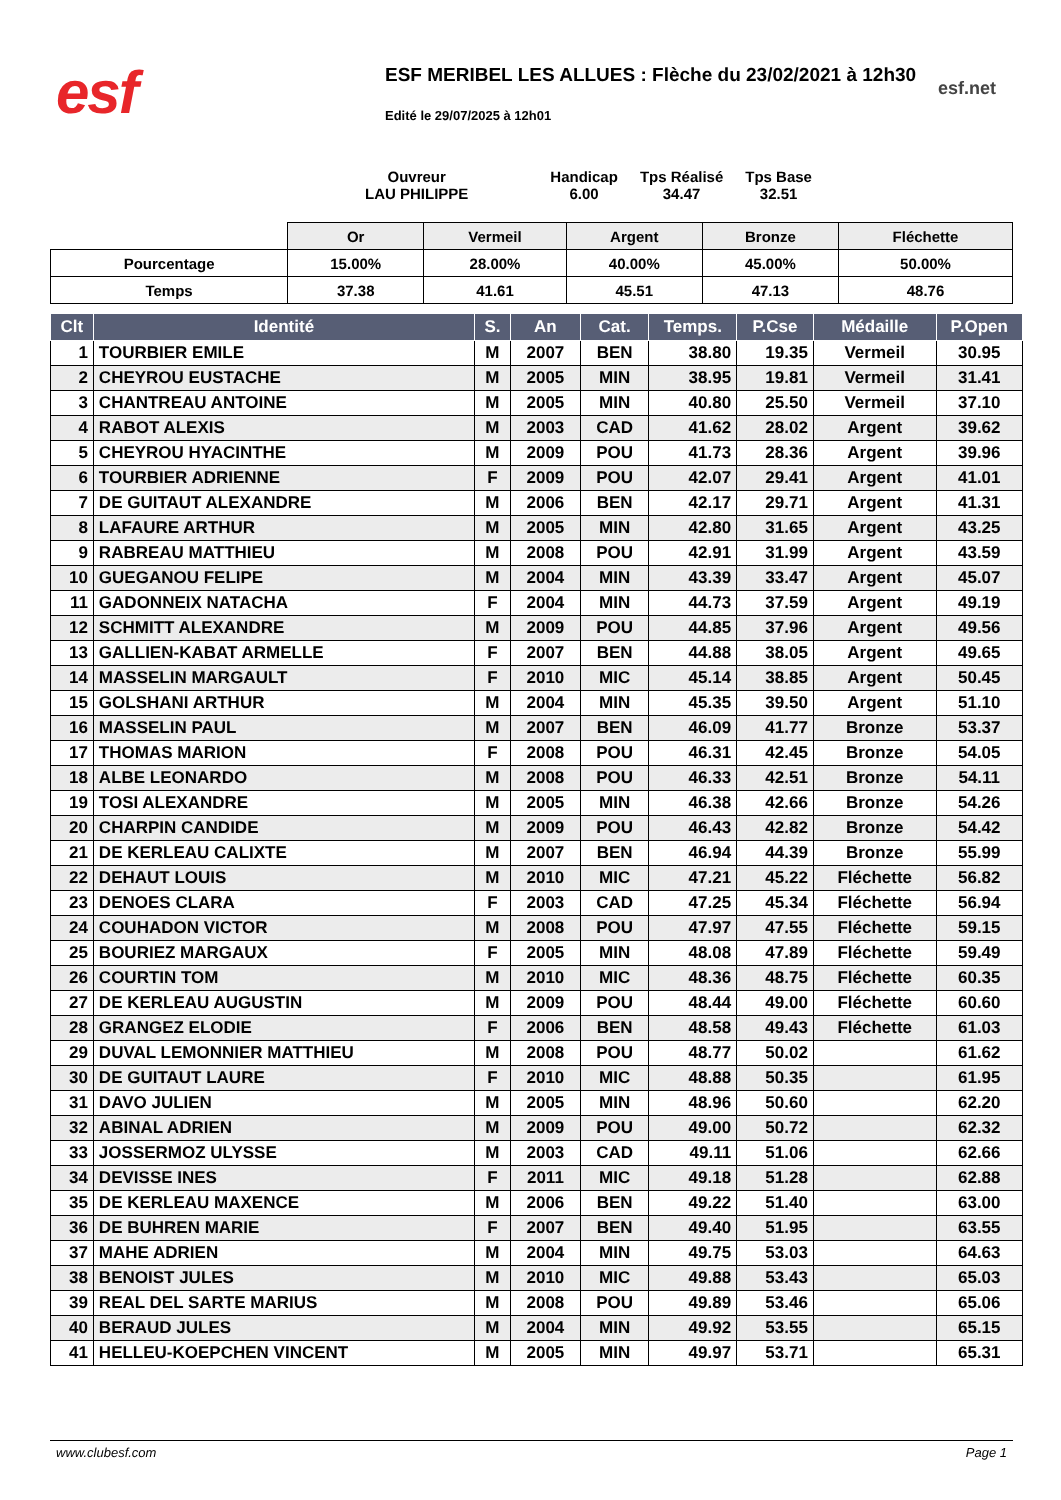esf
ESF MERIBEL LES ALLUES : Flèche du 23/02/2021 à 12h30
esf.net
Edité le 29/07/2025 à 12h01
Ouvreur
LAU PHILIPPE
Handicap
6.00
Tps Réalisé
34.47
Tps Base
32.51
| | Or | Vermeil | Argent | Bronze | Fléchette |
| Pourcentage | 15.00% | 28.00% | 40.00% | 45.00% | 50.00% |
| Temps | 37.38 | 41.61 | 45.51 | 47.13 | 48.76 |
| Clt | Identité | S. | An | Cat. | Temps. | P.Cse | Médaille | P.Open |
| --- | --- | --- | --- | --- | --- | --- | --- | --- |
| 1 | TOURBIER EMILE | M | 2007 | BEN | 38.80 | 19.35 | Vermeil | 30.95 |
| 2 | CHEYROU EUSTACHE | M | 2005 | MIN | 38.95 | 19.81 | Vermeil | 31.41 |
| 3 | CHANTREAU ANTOINE | M | 2005 | MIN | 40.80 | 25.50 | Vermeil | 37.10 |
| 4 | RABOT ALEXIS | M | 2003 | CAD | 41.62 | 28.02 | Argent | 39.62 |
| 5 | CHEYROU HYACINTHE | M | 2009 | POU | 41.73 | 28.36 | Argent | 39.96 |
| 6 | TOURBIER ADRIENNE | F | 2009 | POU | 42.07 | 29.41 | Argent | 41.01 |
| 7 | DE GUITAUT ALEXANDRE | M | 2006 | BEN | 42.17 | 29.71 | Argent | 41.31 |
| 8 | LAFAURE ARTHUR | M | 2005 | MIN | 42.80 | 31.65 | Argent | 43.25 |
| 9 | RABREAU MATTHIEU | M | 2008 | POU | 42.91 | 31.99 | Argent | 43.59 |
| 10 | GUEGANOU FELIPE | M | 2004 | MIN | 43.39 | 33.47 | Argent | 45.07 |
| 11 | GADONNEIX NATACHA | F | 2004 | MIN | 44.73 | 37.59 | Argent | 49.19 |
| 12 | SCHMITT ALEXANDRE | M | 2009 | POU | 44.85 | 37.96 | Argent | 49.56 |
| 13 | GALLIEN-KABAT ARMELLE | F | 2007 | BEN | 44.88 | 38.05 | Argent | 49.65 |
| 14 | MASSELIN MARGAULT | F | 2010 | MIC | 45.14 | 38.85 | Argent | 50.45 |
| 15 | GOLSHANI ARTHUR | M | 2004 | MIN | 45.35 | 39.50 | Argent | 51.10 |
| 16 | MASSELIN PAUL | M | 2007 | BEN | 46.09 | 41.77 | Bronze | 53.37 |
| 17 | THOMAS MARION | F | 2008 | POU | 46.31 | 42.45 | Bronze | 54.05 |
| 18 | ALBE LEONARDO | M | 2008 | POU | 46.33 | 42.51 | Bronze | 54.11 |
| 19 | TOSI ALEXANDRE | M | 2005 | MIN | 46.38 | 42.66 | Bronze | 54.26 |
| 20 | CHARPIN CANDIDE | M | 2009 | POU | 46.43 | 42.82 | Bronze | 54.42 |
| 21 | DE KERLEAU CALIXTE | M | 2007 | BEN | 46.94 | 44.39 | Bronze | 55.99 |
| 22 | DEHAUT LOUIS | M | 2010 | MIC | 47.21 | 45.22 | Fléchette | 56.82 |
| 23 | DENOES CLARA | F | 2003 | CAD | 47.25 | 45.34 | Fléchette | 56.94 |
| 24 | COUHADON VICTOR | M | 2008 | POU | 47.97 | 47.55 | Fléchette | 59.15 |
| 25 | BOURIEZ MARGAUX | F | 2005 | MIN | 48.08 | 47.89 | Fléchette | 59.49 |
| 26 | COURTIN TOM | M | 2010 | MIC | 48.36 | 48.75 | Fléchette | 60.35 |
| 27 | DE KERLEAU AUGUSTIN | M | 2009 | POU | 48.44 | 49.00 | Fléchette | 60.60 |
| 28 | GRANGEZ ELODIE | F | 2006 | BEN | 48.58 | 49.43 | Fléchette | 61.03 |
| 29 | DUVAL LEMONNIER MATTHIEU | M | 2008 | POU | 48.77 | 50.02 | | 61.62 |
| 30 | DE GUITAUT LAURE | F | 2010 | MIC | 48.88 | 50.35 | | 61.95 |
| 31 | DAVO JULIEN | M | 2005 | MIN | 48.96 | 50.60 | | 62.20 |
| 32 | ABINAL ADRIEN | M | 2009 | POU | 49.00 | 50.72 | | 62.32 |
| 33 | JOSSERMOZ ULYSSE | M | 2003 | CAD | 49.11 | 51.06 | | 62.66 |
| 34 | DEVISSE INES | F | 2011 | MIC | 49.18 | 51.28 | | 62.88 |
| 35 | DE KERLEAU MAXENCE | M | 2006 | BEN | 49.22 | 51.40 | | 63.00 |
| 36 | DE BUHREN MARIE | F | 2007 | BEN | 49.40 | 51.95 | | 63.55 |
| 37 | MAHE ADRIEN | M | 2004 | MIN | 49.75 | 53.03 | | 64.63 |
| 38 | BENOIST JULES | M | 2010 | MIC | 49.88 | 53.43 | | 65.03 |
| 39 | REAL DEL SARTE MARIUS | M | 2008 | POU | 49.89 | 53.46 | | 65.06 |
| 40 | BERAUD JULES | M | 2004 | MIN | 49.92 | 53.55 | | 65.15 |
| 41 | HELLEU-KOEPCHEN VINCENT | M | 2005 | MIN | 49.97 | 53.71 | | 65.31 |
www.clubesf.com Page 1